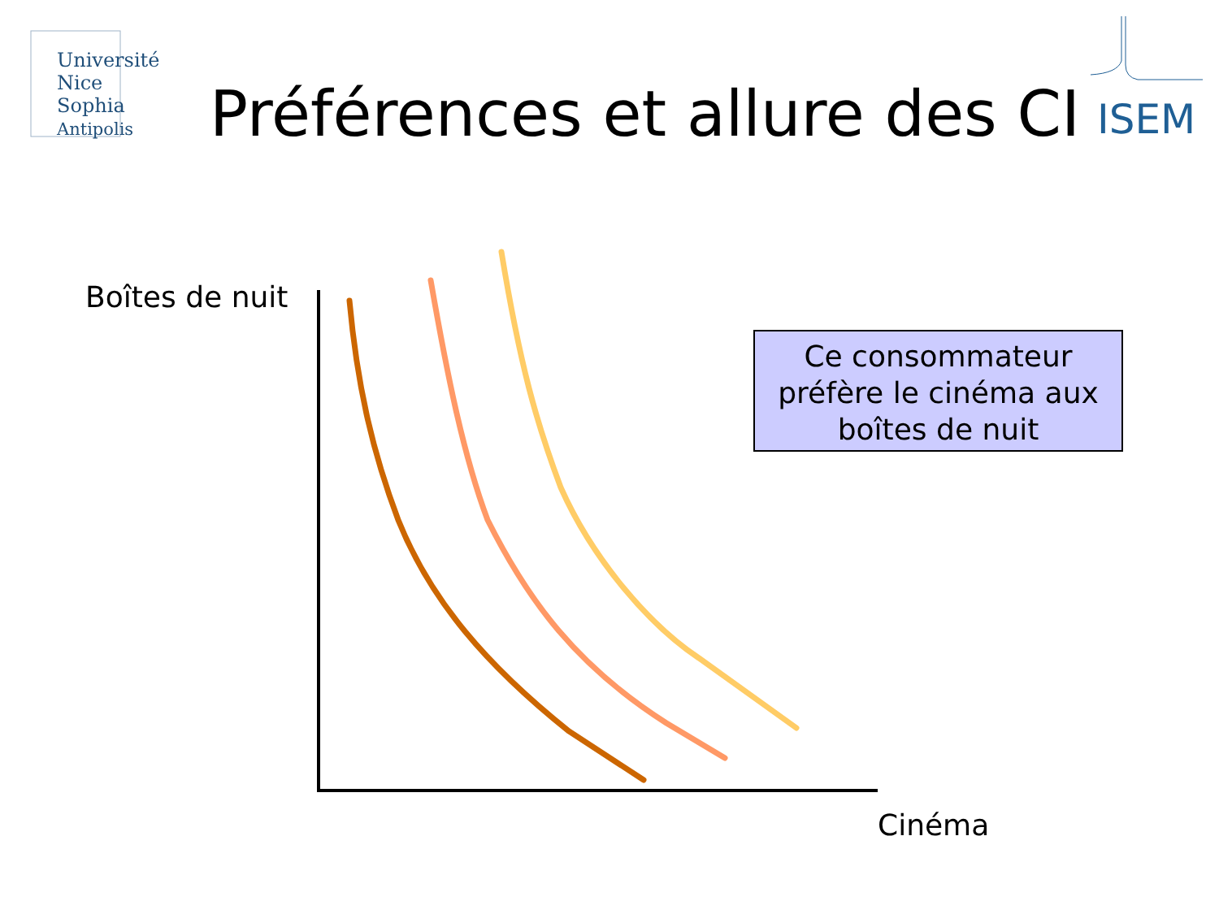Université
Nice
Sophia Antipolis
Préférences et allure des CI ISEM
Boîtes de nuit
Ce consommateur préfère le cinéma aux boîtes de nuit
Cinéma